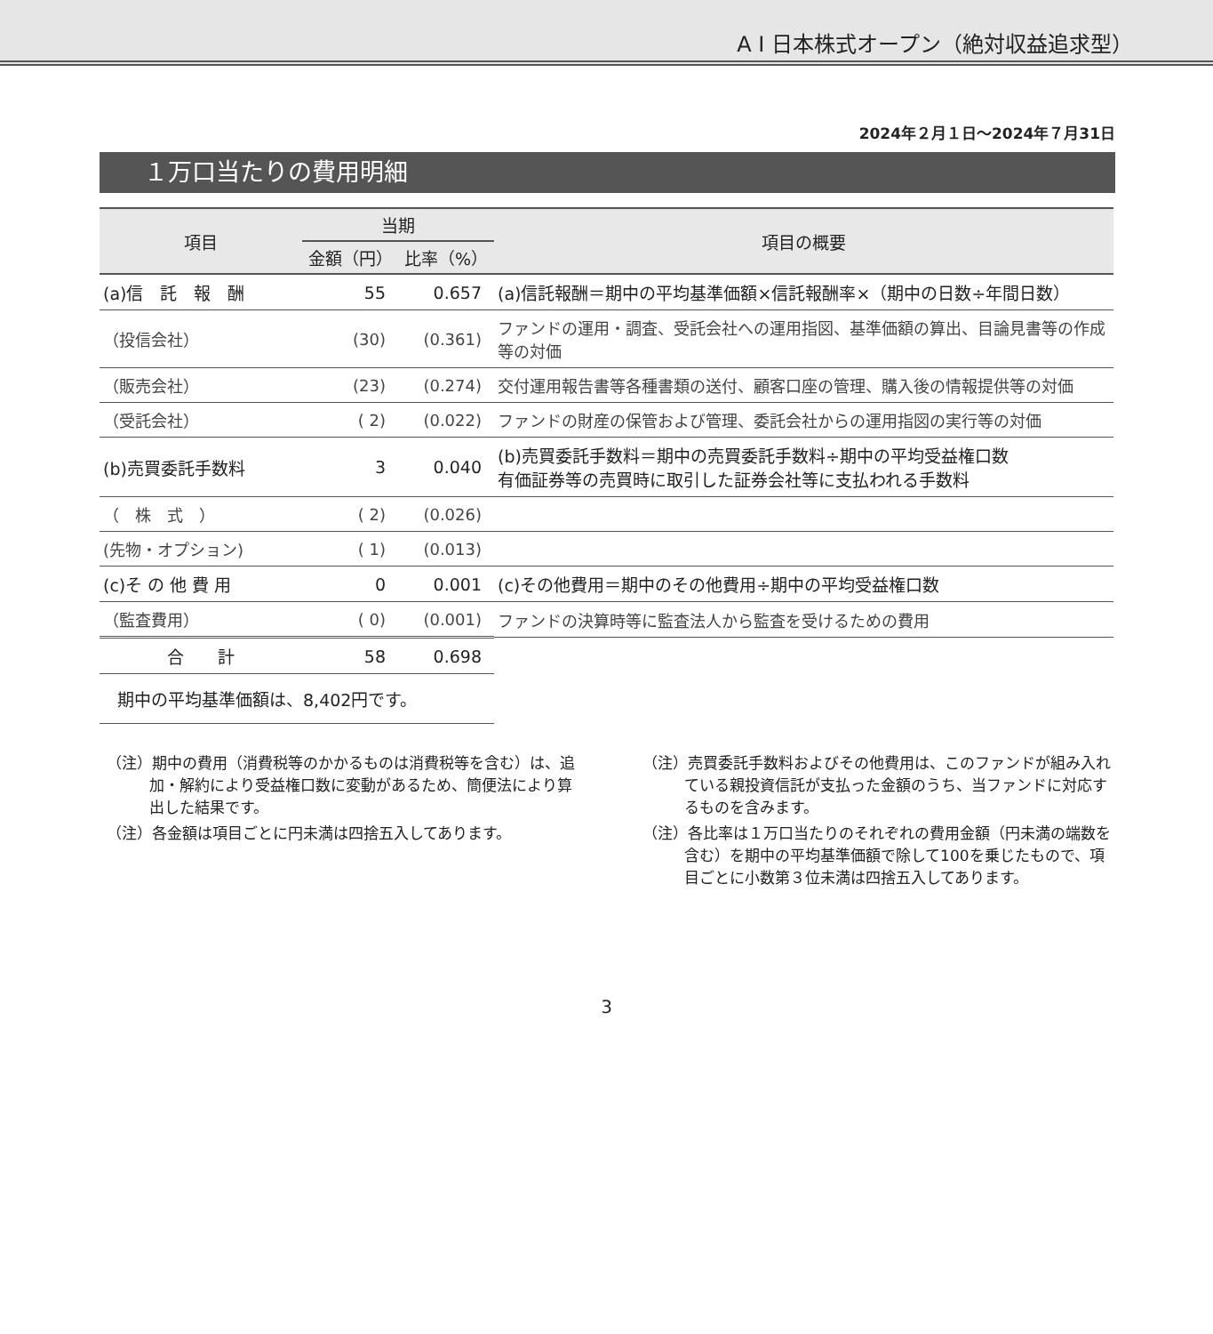A I 日本株式オープン（絶対収益追求型）
2024年２月１日～2024年７月31日
１万口当たりの費用明細
| 項目 | 当期 | | 項目の概要 |
| --- | --- | --- | --- |
| | 金額（円） | 比率（%） | |
| (a)信 託 報 酬 | 55 | 0.657 | (a)信託報酬＝期中の平均基準価額×信託報酬率×（期中の日数÷年間日数） |
| （投信会社） | (30) | (0.361) | ファンドの運用・調査、受託会社への運用指図、基準価額の算出、目論見書等の作成等の対価 |
| （販売会社） | (23) | (0.274) | 交付運用報告書等各種書類の送付、顧客口座の管理、購入後の情報提供等の対価 |
| （受託会社） | ( 2) | (0.022) | ファンドの財産の保管および管理、委託会社からの運用指図の実行等の対価 |
| (b)売買委託手数料 | 3 | 0.040 | (b)売買委託手数料＝期中の売買委託手数料÷期中の平均受益権口数 有価証券等の売買時に取引した証券会社等に支払われる手数料 |
| （ 株 式 ） | ( 2) | (0.026) | |
| (先物・オプション) | ( 1) | (0.013) | |
| (c)そ の 他 費 用 | 0 | 0.001 | (c)その他費用＝期中のその他費用÷期中の平均受益権口数 |
| （監査費用） | ( 0) | (0.001) | ファンドの決算時等に監査法人から監査を受けるための費用 |
| 合 計 | 58 | 0.698 | |
| 期中の平均基準価額は、8,402円です。 | | | |
（注）期中の費用（消費税等のかかるものは消費税等を含む）は、追加・解約により受益権口数に変動があるため、簡便法により算出した結果です。
（注）各金額は項目ごとに円未満は四捨五入してあります。
（注）売買委託手数料およびその他費用は、このファンドが組み入れている親投資信託が支払った金額のうち、当ファンドに対応するものを含みます。
（注）各比率は１万口当たりのそれぞれの費用金額（円未満の端数を含む）を期中の平均基準価額で除して100を乗じたもので、項目ごとに小数第３位未満は四捨五入してあります。
3